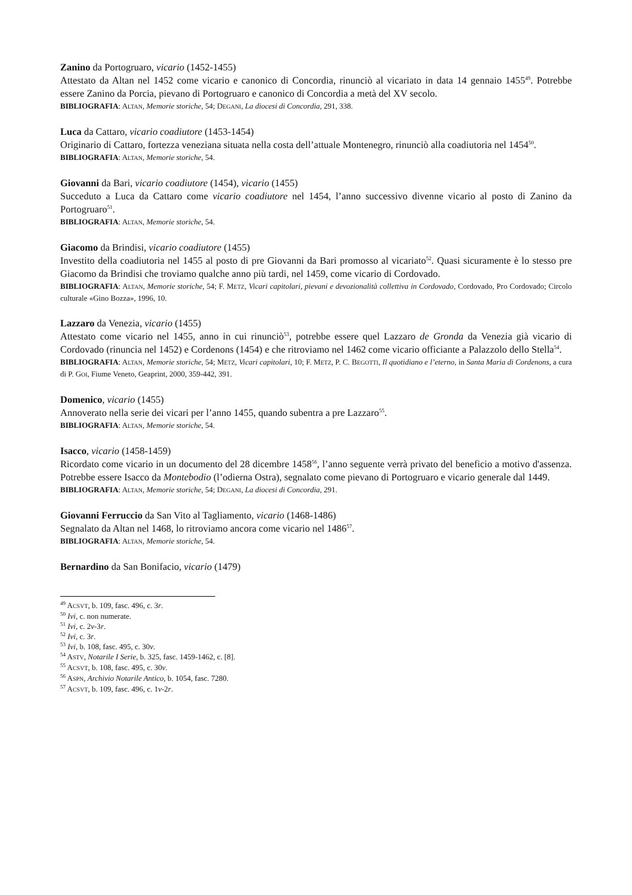Zanino da Portogruaro, vicario (1452-1455)
Attestato da Altan nel 1452 come vicario e canonico di Concordia, rinunciò al vicariato in data 14 gennaio 1455<sup>49</sup>. Potrebbe essere Zanino da Porcia, pievano di Portogruaro e canonico di Concordia a metà del XV secolo.
BIBLIOGRAFIA: ALTAN, Memorie storiche, 54; DEGANI, La diocesi di Concordia, 291, 338.
Luca da Cattaro, vicario coadiutore (1453-1454)
Originario di Cattaro, fortezza veneziana situata nella costa dell’attuale Montenegro, rinunciò alla coadiutoria nel 1454<sup>50</sup>.
BIBLIOGRAFIA: ALTAN, Memorie storiche, 54.
Giovanni da Bari, vicario coadiutore (1454), vicario (1455)
Succeduto a Luca da Cattaro come vicario coadiutore nel 1454, l’anno successivo divenne vicario al posto di Zanino da Portogruaro<sup>51</sup>.
BIBLIOGRAFIA: ALTAN, Memorie storiche, 54.
Giacomo da Brindisi, vicario coadiutore (1455)
Investito della coadiutoria nel 1455 al posto di pre Giovanni da Bari promosso al vicariato<sup>52</sup>. Quasi sicuramente è lo stesso pre Giacomo da Brindisi che troviamo qualche anno più tardi, nel 1459, come vicario di Cordovado.
BIBLIOGRAFIA: ALTAN, Memorie storiche, 54; F. METZ, Vicari capitolari, pievani e devozionalità collettiva in Cordovado, Cordovado, Pro Cordovado; Circolo culturale «Gino Bozza», 1996, 10.
Lazzaro da Venezia, vicario (1455)
Attestato come vicario nel 1455, anno in cui rinunciò<sup>53</sup>, potrebbe essere quel Lazzaro de Gronda da Venezia già vicario di Cordovado (rinuncia nel 1452) e Cordenons (1454) e che ritroviamo nel 1462 come vicario officiante a Palazzolo dello Stella<sup>54</sup>.
BIBLIOGRAFIA: ALTAN, Memorie storiche, 54; METZ, Vicari capitolari, 10; F. METZ, P. C. BEGOTTI, Il quotidiano e l’eterno, in Santa Maria di Cordenons, a cura di P. GOI, Fiume Veneto, Geaprint, 2000, 359-442, 391.
Domenico, vicario (1455)
Annoverato nella serie dei vicari per l’anno 1455, quando subentra a pre Lazzaro<sup>55</sup>.
BIBLIOGRAFIA: ALTAN, Memorie storiche, 54.
Isacco, vicario (1458-1459)
Ricordato come vicario in un documento del 28 dicembre 1458<sup>56</sup>, l’anno seguente verrà privato del beneficio a motivo d'assenza. Potrebbe essere Isacco da Montebodio (l’odierna Ostra), segnalato come pievano di Portogruaro e vicario generale dal 1449.
BIBLIOGRAFIA: ALTAN, Memorie storiche, 54; DEGANI, La diocesi di Concordia, 291.
Giovanni Ferruccio da San Vito al Tagliamento, vicario (1468-1486)
Segnalato da Altan nel 1468, lo ritroviamo ancora come vicario nel 1486<sup>57</sup>.
BIBLIOGRAFIA: ALTAN, Memorie storiche, 54.
Bernardino da San Bonifacio, vicario (1479)
<sup>49</sup> ACSVT, b. 109, fasc. 496, c. 3r.
<sup>50</sup> Ivi, c. non numerate.
<sup>51</sup> Ivi, c. 2v-3r.
<sup>52</sup> Ivi, c. 3r.
<sup>53</sup> Ivi, b. 108, fasc. 495, c. 30v.
<sup>54</sup> ASTV, Notarile I Serie, b. 325, fasc. 1459-1462, c. [8].
<sup>55</sup> ACSVT, b. 108, fasc. 495, c. 30v.
<sup>56</sup> ASPN, Archivio Notarile Antico, b. 1054, fasc. 7280.
<sup>57</sup> ACSVT, b. 109, fasc. 496, c. 1v-2r.